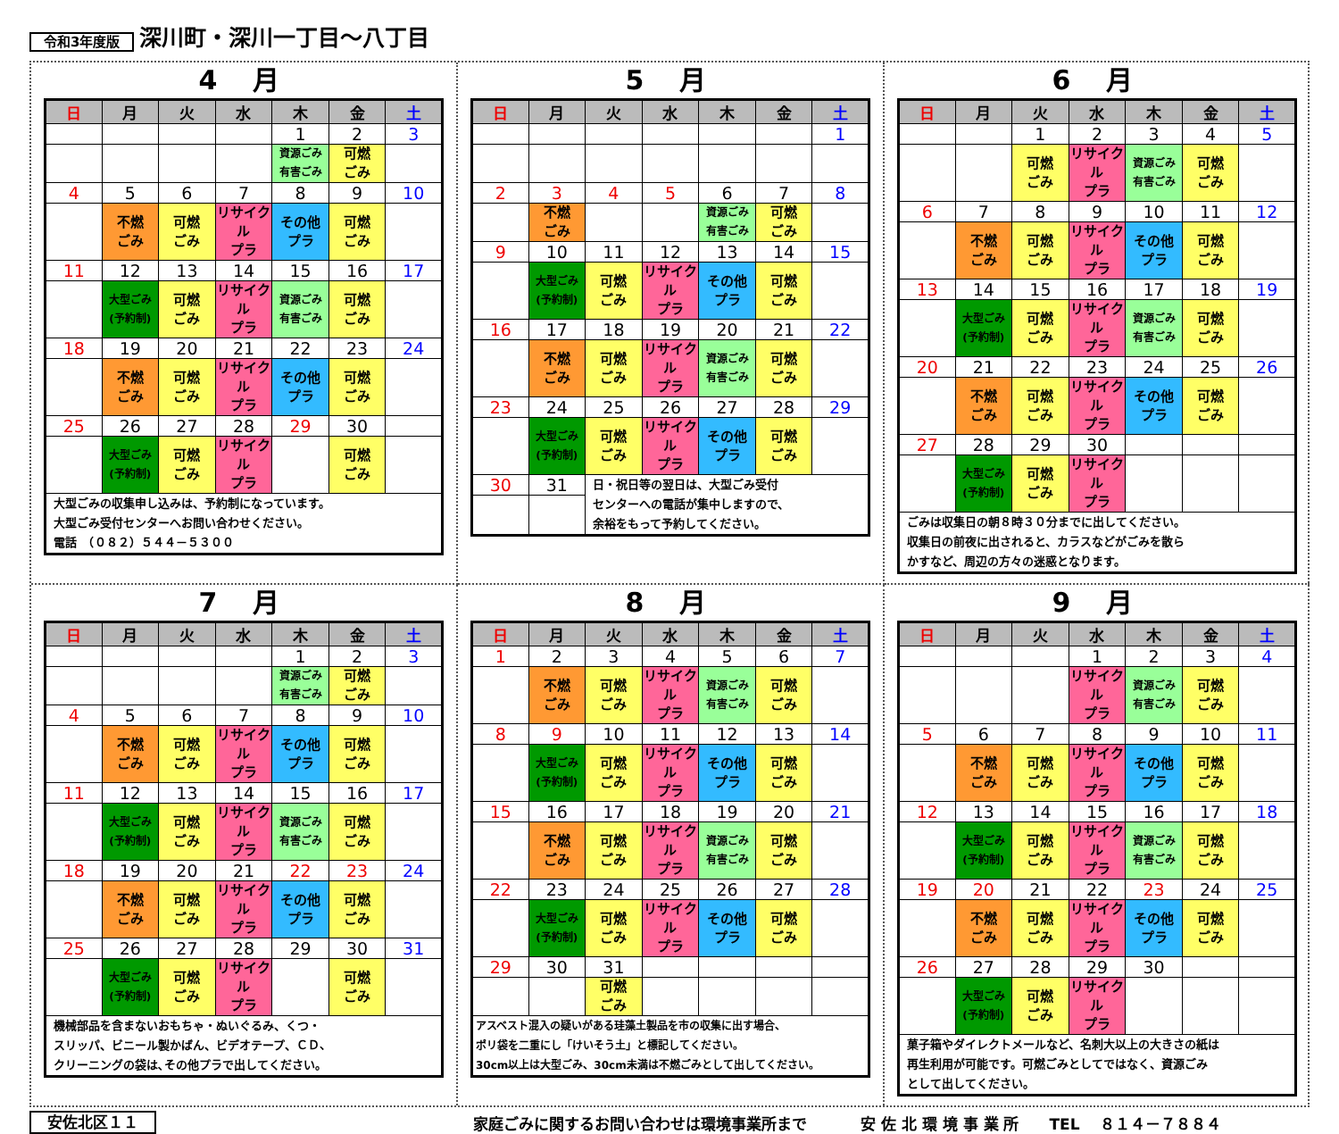令和3年度版 深川町・深川一丁目～八丁目
4月
| 日 | 月 | 火 | 水 | 木 | 金 | 土 |
| --- | --- | --- | --- | --- | --- | --- |
| | | | | 1 | 2 | 3 |
| | | | | 資源ごみ 有害ごみ | 可燃 ごみ | |
| 4 | 5 | 6 | 7 | 8 | 9 | 10 |
| | 不燃 ごみ | 可燃 ごみ | リサイクル プラ | その他 プラ | 可燃 ごみ | |
| 11 | 12 | 13 | 14 | 15 | 16 | 17 |
| | 大型ごみ (予約制) | 可燃 ごみ | リサイクル プラ | 資源ごみ 有害ごみ | 可燃 ごみ | |
| 18 | 19 | 20 | 21 | 22 | 23 | 24 |
| | 不燃 ごみ | 可燃 ごみ | リサイクル プラ | その他 プラ | 可燃 ごみ | |
| 25 | 26 | 27 | 28 | 29 | 30 | |
| | 大型ごみ (予約制) | 可燃 ごみ | リサイクル プラ | | 可燃 ごみ | |
| 大型ごみの収集申し込みは、予約制になっています。 大型ごみ受付センターへお問い合わせください。 電話 （０８２）５４４－５３００ | | | | | | |
5月
| 日 | 月 | 火 | 水 | 木 | 金 | 土 |
| --- | --- | --- | --- | --- | --- | --- |
| | | | | | | 1 |
| 2 | 3 | 4 | 5 | 6 | 7 | 8 |
| | 不燃 ごみ | | | 資源ごみ 有害ごみ | 可燃 ごみ | |
| 9 | 10 | 11 | 12 | 13 | 14 | 15 |
| | 大型ごみ (予約制) | 可燃 ごみ | リサイクル プラ | その他 プラ | 可燃 ごみ | |
| 16 | 17 | 18 | 19 | 20 | 21 | 22 |
| | 不燃 ごみ | 可燃 ごみ | リサイクル プラ | 資源ごみ 有害ごみ | 可燃 ごみ | |
| 23 | 24 | 25 | 26 | 27 | 28 | 29 |
| | 大型ごみ (予約制) | 可燃 ごみ | リサイクル プラ | その他 プラ | 可燃 ごみ | |
| 30 | 31 | 日・祝日等の翌日は、大型ごみ受付 センターへの電話が集中しますので、 余裕をもって予約してください。 | | | | |
6月
| 日 | 月 | 火 | 水 | 木 | 金 | 土 |
| --- | --- | --- | --- | --- | --- | --- |
| | | 1 | 2 | 3 | 4 | 5 |
| | | 可燃 ごみ | リサイクル プラ | 資源ごみ 有害ごみ | 可燃 ごみ | |
| 6 | 7 | 8 | 9 | 10 | 11 | 12 |
| | 不燃 ごみ | 可燃 ごみ | リサイクル プラ | その他 プラ | 可燃 ごみ | |
| 13 | 14 | 15 | 16 | 17 | 18 | 19 |
| | 大型ごみ (予約制) | 可燃 ごみ | リサイクル プラ | 資源ごみ 有害ごみ | 可燃 ごみ | |
| 20 | 21 | 22 | 23 | 24 | 25 | 26 |
| | 不燃 ごみ | 可燃 ごみ | リサイクル プラ | その他 プラ | 可燃 ごみ | |
| 27 | 28 | 29 | 30 | | | |
| | 大型ごみ (予約制) | 可燃 ごみ | リサイクル プラ | | | |
| ごみは収集日の朝８時３０分までに出してください。 収集日の前夜に出されると、カラスなどがごみを散ら かすなど、周辺の方々の迷惑となります。 | | | | | | |
7月
| 日 | 月 | 火 | 水 | 木 | 金 | 土 |
| --- | --- | --- | --- | --- | --- | --- |
| | | | | 1 | 2 | 3 |
| | | | | 資源ごみ 有害ごみ | 可燃 ごみ | |
| 4 | 5 | 6 | 7 | 8 | 9 | 10 |
| | 不燃 ごみ | 可燃 ごみ | リサイクル プラ | その他 プラ | 可燃 ごみ | |
| 11 | 12 | 13 | 14 | 15 | 16 | 17 |
| | 大型ごみ (予約制) | 可燃 ごみ | リサイクル プラ | 資源ごみ 有害ごみ | 可燃 ごみ | |
| 18 | 19 | 20 | 21 | 22 | 23 | 24 |
| | 不燃 ごみ | 可燃 ごみ | リサイクル プラ | その他 プラ | 可燃 ごみ | |
| 25 | 26 | 27 | 28 | 29 | 30 | 31 |
| | 大型ごみ (予約制) | 可燃 ごみ | リサイクル プラ | | 可燃 ごみ | |
| 機械部品を含まないおもちゃ・ぬいぐるみ、くつ・ スリッパ、ビニール製かばん、ビデオテープ、ＣＤ、 クリーニングの袋は､その他プラで出してください。 | | | | | | |
8月
| 日 | 月 | 火 | 水 | 木 | 金 | 土 |
| --- | --- | --- | --- | --- | --- | --- |
| 1 | 2 | 3 | 4 | 5 | 6 | 7 |
| | 不燃 ごみ | 可燃 ごみ | リサイクル プラ | 資源ごみ 有害ごみ | 可燃 ごみ | |
| 8 | 9 | 10 | 11 | 12 | 13 | 14 |
| | 大型ごみ (予約制) | 可燃 ごみ | リサイクル プラ | その他 プラ | 可燃 ごみ | |
| 15 | 16 | 17 | 18 | 19 | 20 | 21 |
| | 不燃 ごみ | 可燃 ごみ | リサイクル プラ | 資源ごみ 有害ごみ | 可燃 ごみ | |
| 22 | 23 | 24 | 25 | 26 | 27 | 28 |
| | 大型ごみ (予約制) | 可燃 ごみ | リサイクル プラ | その他 プラ | 可燃 ごみ | |
| 29 | 30 | 31 | | | | |
| | | 可燃 ごみ | | | | |
| アスベスト混入の疑いがある珪藻土製品を市の収集に出す場合、 ポリ袋を二重にし「けいそう土」と標記してください。 30cm以上は大型ごみ、30cm未満は不燃ごみとして出してください。 | | | | | | |
9月
| 日 | 月 | 火 | 水 | 木 | 金 | 土 |
| --- | --- | --- | --- | --- | --- | --- |
| | | | 1 | 2 | 3 | 4 |
| | | | リサイクル プラ | 資源ごみ 有害ごみ | 可燃 ごみ | |
| 5 | 6 | 7 | 8 | 9 | 10 | 11 |
| | 不燃 ごみ | 可燃 ごみ | リサイクル プラ | その他 プラ | 可燃 ごみ | |
| 12 | 13 | 14 | 15 | 16 | 17 | 18 |
| | 大型ごみ (予約制) | 可燃 ごみ | リサイクル プラ | 資源ごみ 有害ごみ | 可燃 ごみ | |
| 19 | 20 | 21 | 22 | 23 | 24 | 25 |
| | 不燃 ごみ | 可燃 ごみ | リサイクル プラ | その他 プラ | 可燃 ごみ | |
| 26 | 27 | 28 | 29 | 30 | | |
| | 大型ごみ (予約制) | 可燃 ごみ | リサイクル プラ | | | |
| 菓子箱やダイレクトメールなど、名刺大以上の大きさの紙は 再生利用が可能です。可燃ごみとしてではなく、資源ごみ として出してください。 | | | | | | |
安佐北区１１ 家庭ごみに関するお問い合わせは環境事業所まで 安 佐 北 環 境 事 業 所　　TEL　 ８１４－７８８４